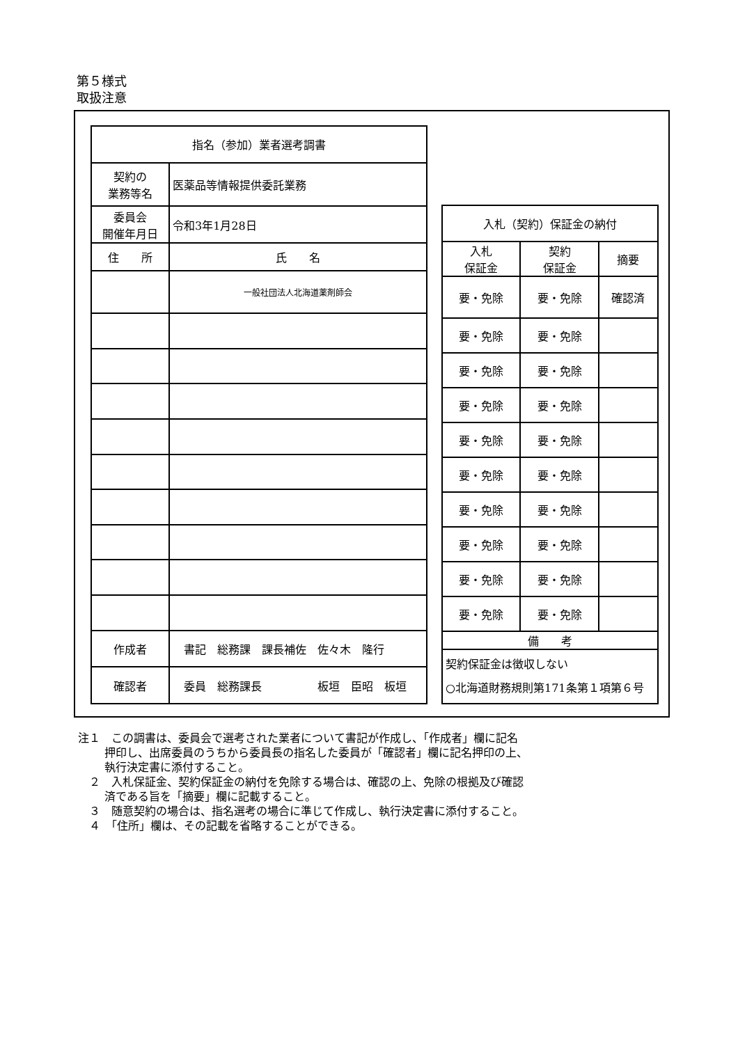第５様式
取扱注意
| 指名（参加）業者選考調書 | | |
| --- | --- | --- |
| 契約の 業務等名 | 医薬品等情報提供委託業務 | |
| 委員会 開催年月日 | 令和3年1月28日 | |
| 住 所 | | 氏 名 |
| | | 一般社団法人北海道薬剤師会 |
| 作成者 | 書記 総務課 課長補佐 佐々木 隆行 | |
| 確認者 | 委員 総務課長 板垣 臣昭 板垣 | |
| 入札（契約）保証金の納付 | | |
| --- | --- | --- |
| 入札 保証金 | 契約 保証金 | 摘要 |
| 要・免除 | 要・免除 | 確認済 |
| 要・免除 | 要・免除 | |
| 要・免除 | 要・免除 | |
| 要・免除 | 要・免除 | |
| 要・免除 | 要・免除 | |
| 要・免除 | 要・免除 | |
| 要・免除 | 要・免除 | |
| 要・免除 | 要・免除 | |
| 要・免除 | 要・免除 | |
| 要・免除 | 要・免除 | |
| 備 考 | | |
| 契約保証金は徴収しない ○北海道財務規則第171条第１項第６号 | | |
注１　この調書は、委員会で選考された業者について書記が作成し、「作成者」欄に記名
押印し、出席委員のうちから委員長の指名した委員が「確認者」欄に記名押印の上、
執行決定書に添付すること。
　２　入札保証金、契約保証金の納付を免除する場合は、確認の上、免除の根拠及び確認
済である旨を「摘要」欄に記載すること。
　３　随意契約の場合は、指名選考の場合に準じて作成し、執行決定書に添付すること。
　４　「住所」欄は、その記載を省略することができる。